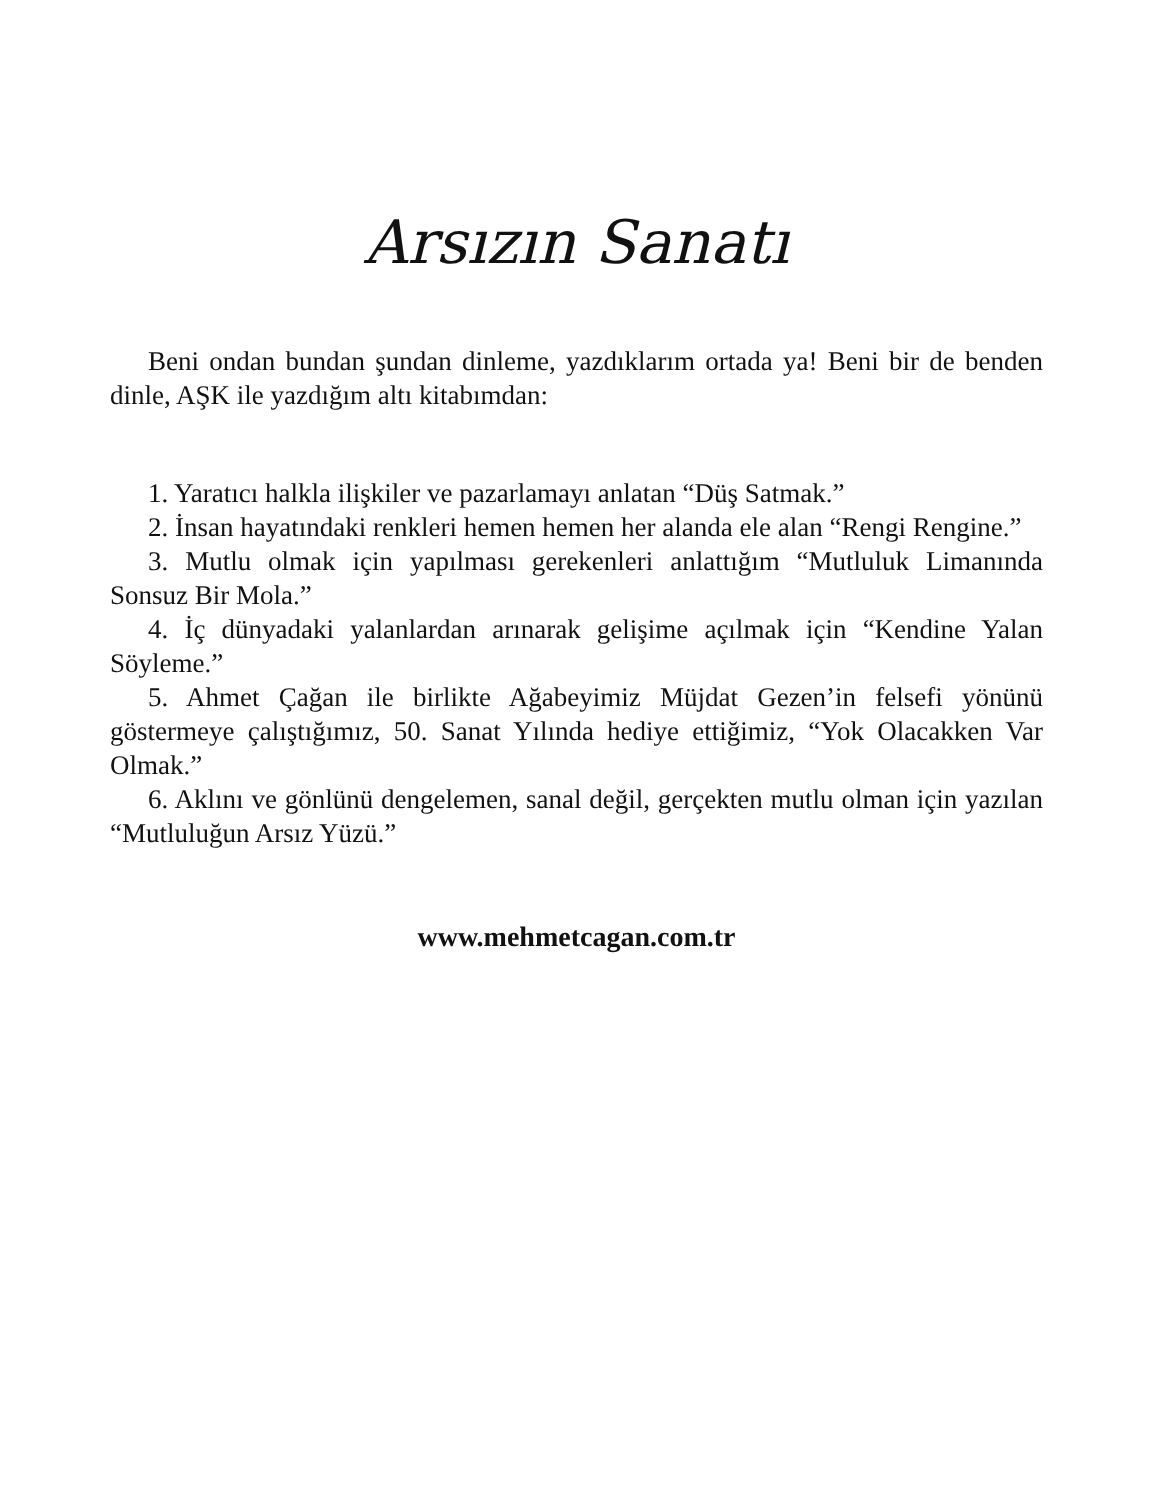Arsızın Sanatı
Beni ondan bundan şundan dinleme, yazdıklarım ortada ya! Beni bir de benden dinle, AŞK ile yazdığım altı kitabımdan:
1. Yaratıcı halkla ilişkiler ve pazarlamayı anlatan “Düş Satmak.”
2. İnsan hayatındaki renkleri hemen hemen her alanda ele alan “Rengi Rengine.”
3. Mutlu olmak için yapılması gerekenleri anlattığım “Mutluluk Limanında Sonsuz Bir Mola.”
4. İç dünyadaki yalanlardan arınarak gelişime açılmak için “Kendine Yalan Söyleme.”
5. Ahmet Çağan ile birlikte Ağabeyimiz Müjdat Gezen’in felsefi yönünü göstermeye çalıştığımız, 50. Sanat Yılında hediye ettiğimiz, “Yok Olacakken Var Olmak.”
6. Aklını ve gönlünü dengelemen, sanal değil, gerçekten mutlu olman için yazılan “Mutluluğun Arsız Yüzü.”
www.mehmetcagan.com.tr